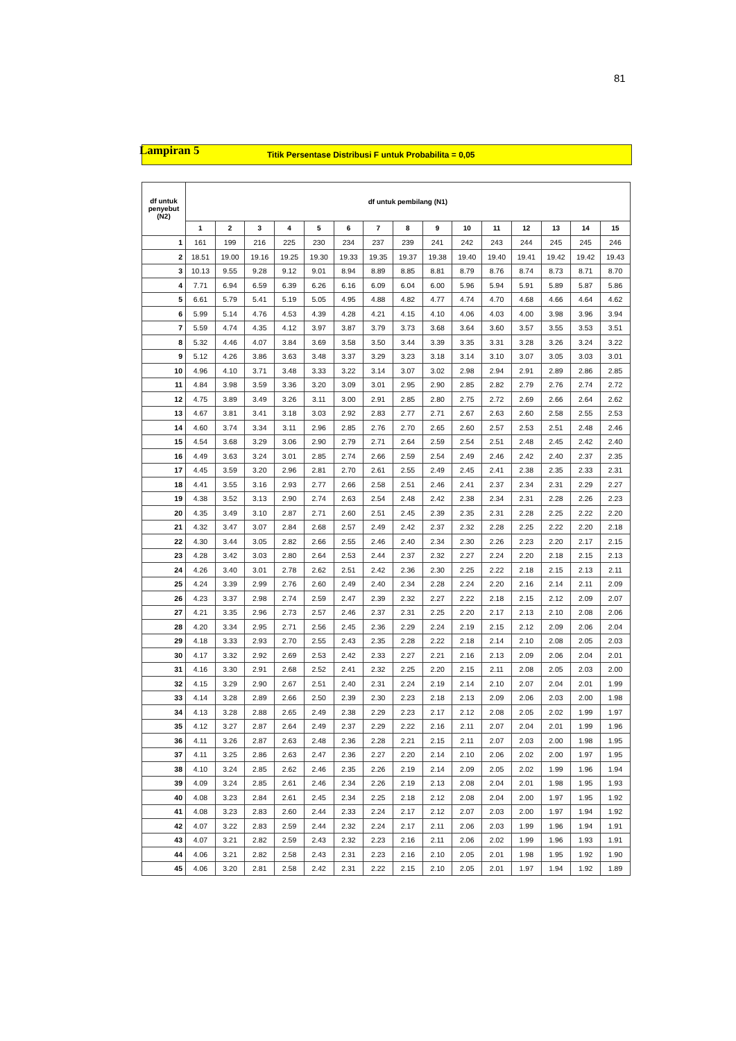81
Lampiran 5 Titik Persentase Distribusi F untuk Probabilita = 0,05
| df untuk penyebut (N2) | df untuk pembilang (N1) | | | | | | | | | | | | | | |
| --- | --- | --- | --- | --- | --- | --- | --- | --- | --- | --- | --- | --- | --- | --- | --- |
| | 1 | 2 | 3 | 4 | 5 | 6 | 7 | 8 | 9 | 10 | 11 | 12 | 13 | 14 | 15 |
| 1 | 161 | 199 | 216 | 225 | 230 | 234 | 237 | 239 | 241 | 242 | 243 | 244 | 245 | 245 | 246 |
| 2 | 18.51 | 19.00 | 19.16 | 19.25 | 19.30 | 19.33 | 19.35 | 19.37 | 19.38 | 19.40 | 19.40 | 19.41 | 19.42 | 19.42 | 19.43 |
| 3 | 10.13 | 9.55 | 9.28 | 9.12 | 9.01 | 8.94 | 8.89 | 8.85 | 8.81 | 8.79 | 8.76 | 8.74 | 8.73 | 8.71 | 8.70 |
| 4 | 7.71 | 6.94 | 6.59 | 6.39 | 6.26 | 6.16 | 6.09 | 6.04 | 6.00 | 5.96 | 5.94 | 5.91 | 5.89 | 5.87 | 5.86 |
| 5 | 6.61 | 5.79 | 5.41 | 5.19 | 5.05 | 4.95 | 4.88 | 4.82 | 4.77 | 4.74 | 4.70 | 4.68 | 4.66 | 4.64 | 4.62 |
| 6 | 5.99 | 5.14 | 4.76 | 4.53 | 4.39 | 4.28 | 4.21 | 4.15 | 4.10 | 4.06 | 4.03 | 4.00 | 3.98 | 3.96 | 3.94 |
| 7 | 5.59 | 4.74 | 4.35 | 4.12 | 3.97 | 3.87 | 3.79 | 3.73 | 3.68 | 3.64 | 3.60 | 3.57 | 3.55 | 3.53 | 3.51 |
| 8 | 5.32 | 4.46 | 4.07 | 3.84 | 3.69 | 3.58 | 3.50 | 3.44 | 3.39 | 3.35 | 3.31 | 3.28 | 3.26 | 3.24 | 3.22 |
| 9 | 5.12 | 4.26 | 3.86 | 3.63 | 3.48 | 3.37 | 3.29 | 3.23 | 3.18 | 3.14 | 3.10 | 3.07 | 3.05 | 3.03 | 3.01 |
| 10 | 4.96 | 4.10 | 3.71 | 3.48 | 3.33 | 3.22 | 3.14 | 3.07 | 3.02 | 2.98 | 2.94 | 2.91 | 2.89 | 2.86 | 2.85 |
| 11 | 4.84 | 3.98 | 3.59 | 3.36 | 3.20 | 3.09 | 3.01 | 2.95 | 2.90 | 2.85 | 2.82 | 2.79 | 2.76 | 2.74 | 2.72 |
| 12 | 4.75 | 3.89 | 3.49 | 3.26 | 3.11 | 3.00 | 2.91 | 2.85 | 2.80 | 2.75 | 2.72 | 2.69 | 2.66 | 2.64 | 2.62 |
| 13 | 4.67 | 3.81 | 3.41 | 3.18 | 3.03 | 2.92 | 2.83 | 2.77 | 2.71 | 2.67 | 2.63 | 2.60 | 2.58 | 2.55 | 2.53 |
| 14 | 4.60 | 3.74 | 3.34 | 3.11 | 2.96 | 2.85 | 2.76 | 2.70 | 2.65 | 2.60 | 2.57 | 2.53 | 2.51 | 2.48 | 2.46 |
| 15 | 4.54 | 3.68 | 3.29 | 3.06 | 2.90 | 2.79 | 2.71 | 2.64 | 2.59 | 2.54 | 2.51 | 2.48 | 2.45 | 2.42 | 2.40 |
| 16 | 4.49 | 3.63 | 3.24 | 3.01 | 2.85 | 2.74 | 2.66 | 2.59 | 2.54 | 2.49 | 2.46 | 2.42 | 2.40 | 2.37 | 2.35 |
| 17 | 4.45 | 3.59 | 3.20 | 2.96 | 2.81 | 2.70 | 2.61 | 2.55 | 2.49 | 2.45 | 2.41 | 2.38 | 2.35 | 2.33 | 2.31 |
| 18 | 4.41 | 3.55 | 3.16 | 2.93 | 2.77 | 2.66 | 2.58 | 2.51 | 2.46 | 2.41 | 2.37 | 2.34 | 2.31 | 2.29 | 2.27 |
| 19 | 4.38 | 3.52 | 3.13 | 2.90 | 2.74 | 2.63 | 2.54 | 2.48 | 2.42 | 2.38 | 2.34 | 2.31 | 2.28 | 2.26 | 2.23 |
| 20 | 4.35 | 3.49 | 3.10 | 2.87 | 2.71 | 2.60 | 2.51 | 2.45 | 2.39 | 2.35 | 2.31 | 2.28 | 2.25 | 2.22 | 2.20 |
| 21 | 4.32 | 3.47 | 3.07 | 2.84 | 2.68 | 2.57 | 2.49 | 2.42 | 2.37 | 2.32 | 2.28 | 2.25 | 2.22 | 2.20 | 2.18 |
| 22 | 4.30 | 3.44 | 3.05 | 2.82 | 2.66 | 2.55 | 2.46 | 2.40 | 2.34 | 2.30 | 2.26 | 2.23 | 2.20 | 2.17 | 2.15 |
| 23 | 4.28 | 3.42 | 3.03 | 2.80 | 2.64 | 2.53 | 2.44 | 2.37 | 2.32 | 2.27 | 2.24 | 2.20 | 2.18 | 2.15 | 2.13 |
| 24 | 4.26 | 3.40 | 3.01 | 2.78 | 2.62 | 2.51 | 2.42 | 2.36 | 2.30 | 2.25 | 2.22 | 2.18 | 2.15 | 2.13 | 2.11 |
| 25 | 4.24 | 3.39 | 2.99 | 2.76 | 2.60 | 2.49 | 2.40 | 2.34 | 2.28 | 2.24 | 2.20 | 2.16 | 2.14 | 2.11 | 2.09 |
| 26 | 4.23 | 3.37 | 2.98 | 2.74 | 2.59 | 2.47 | 2.39 | 2.32 | 2.27 | 2.22 | 2.18 | 2.15 | 2.12 | 2.09 | 2.07 |
| 27 | 4.21 | 3.35 | 2.96 | 2.73 | 2.57 | 2.46 | 2.37 | 2.31 | 2.25 | 2.20 | 2.17 | 2.13 | 2.10 | 2.08 | 2.06 |
| 28 | 4.20 | 3.34 | 2.95 | 2.71 | 2.56 | 2.45 | 2.36 | 2.29 | 2.24 | 2.19 | 2.15 | 2.12 | 2.09 | 2.06 | 2.04 |
| 29 | 4.18 | 3.33 | 2.93 | 2.70 | 2.55 | 2.43 | 2.35 | 2.28 | 2.22 | 2.18 | 2.14 | 2.10 | 2.08 | 2.05 | 2.03 |
| 30 | 4.17 | 3.32 | 2.92 | 2.69 | 2.53 | 2.42 | 2.33 | 2.27 | 2.21 | 2.16 | 2.13 | 2.09 | 2.06 | 2.04 | 2.01 |
| 31 | 4.16 | 3.30 | 2.91 | 2.68 | 2.52 | 2.41 | 2.32 | 2.25 | 2.20 | 2.15 | 2.11 | 2.08 | 2.05 | 2.03 | 2.00 |
| 32 | 4.15 | 3.29 | 2.90 | 2.67 | 2.51 | 2.40 | 2.31 | 2.24 | 2.19 | 2.14 | 2.10 | 2.07 | 2.04 | 2.01 | 1.99 |
| 33 | 4.14 | 3.28 | 2.89 | 2.66 | 2.50 | 2.39 | 2.30 | 2.23 | 2.18 | 2.13 | 2.09 | 2.06 | 2.03 | 2.00 | 1.98 |
| 34 | 4.13 | 3.28 | 2.88 | 2.65 | 2.49 | 2.38 | 2.29 | 2.23 | 2.17 | 2.12 | 2.08 | 2.05 | 2.02 | 1.99 | 1.97 |
| 35 | 4.12 | 3.27 | 2.87 | 2.64 | 2.49 | 2.37 | 2.29 | 2.22 | 2.16 | 2.11 | 2.07 | 2.04 | 2.01 | 1.99 | 1.96 |
| 36 | 4.11 | 3.26 | 2.87 | 2.63 | 2.48 | 2.36 | 2.28 | 2.21 | 2.15 | 2.11 | 2.07 | 2.03 | 2.00 | 1.98 | 1.95 |
| 37 | 4.11 | 3.25 | 2.86 | 2.63 | 2.47 | 2.36 | 2.27 | 2.20 | 2.14 | 2.10 | 2.06 | 2.02 | 2.00 | 1.97 | 1.95 |
| 38 | 4.10 | 3.24 | 2.85 | 2.62 | 2.46 | 2.35 | 2.26 | 2.19 | 2.14 | 2.09 | 2.05 | 2.02 | 1.99 | 1.96 | 1.94 |
| 39 | 4.09 | 3.24 | 2.85 | 2.61 | 2.46 | 2.34 | 2.26 | 2.19 | 2.13 | 2.08 | 2.04 | 2.01 | 1.98 | 1.95 | 1.93 |
| 40 | 4.08 | 3.23 | 2.84 | 2.61 | 2.45 | 2.34 | 2.25 | 2.18 | 2.12 | 2.08 | 2.04 | 2.00 | 1.97 | 1.95 | 1.92 |
| 41 | 4.08 | 3.23 | 2.83 | 2.60 | 2.44 | 2.33 | 2.24 | 2.17 | 2.12 | 2.07 | 2.03 | 2.00 | 1.97 | 1.94 | 1.92 |
| 42 | 4.07 | 3.22 | 2.83 | 2.59 | 2.44 | 2.32 | 2.24 | 2.17 | 2.11 | 2.06 | 2.03 | 1.99 | 1.96 | 1.94 | 1.91 |
| 43 | 4.07 | 3.21 | 2.82 | 2.59 | 2.43 | 2.32 | 2.23 | 2.16 | 2.11 | 2.06 | 2.02 | 1.99 | 1.96 | 1.93 | 1.91 |
| 44 | 4.06 | 3.21 | 2.82 | 2.58 | 2.43 | 2.31 | 2.23 | 2.16 | 2.10 | 2.05 | 2.01 | 1.98 | 1.95 | 1.92 | 1.90 |
| 45 | 4.06 | 3.20 | 2.81 | 2.58 | 2.42 | 2.31 | 2.22 | 2.15 | 2.10 | 2.05 | 2.01 | 1.97 | 1.94 | 1.92 | 1.89 |